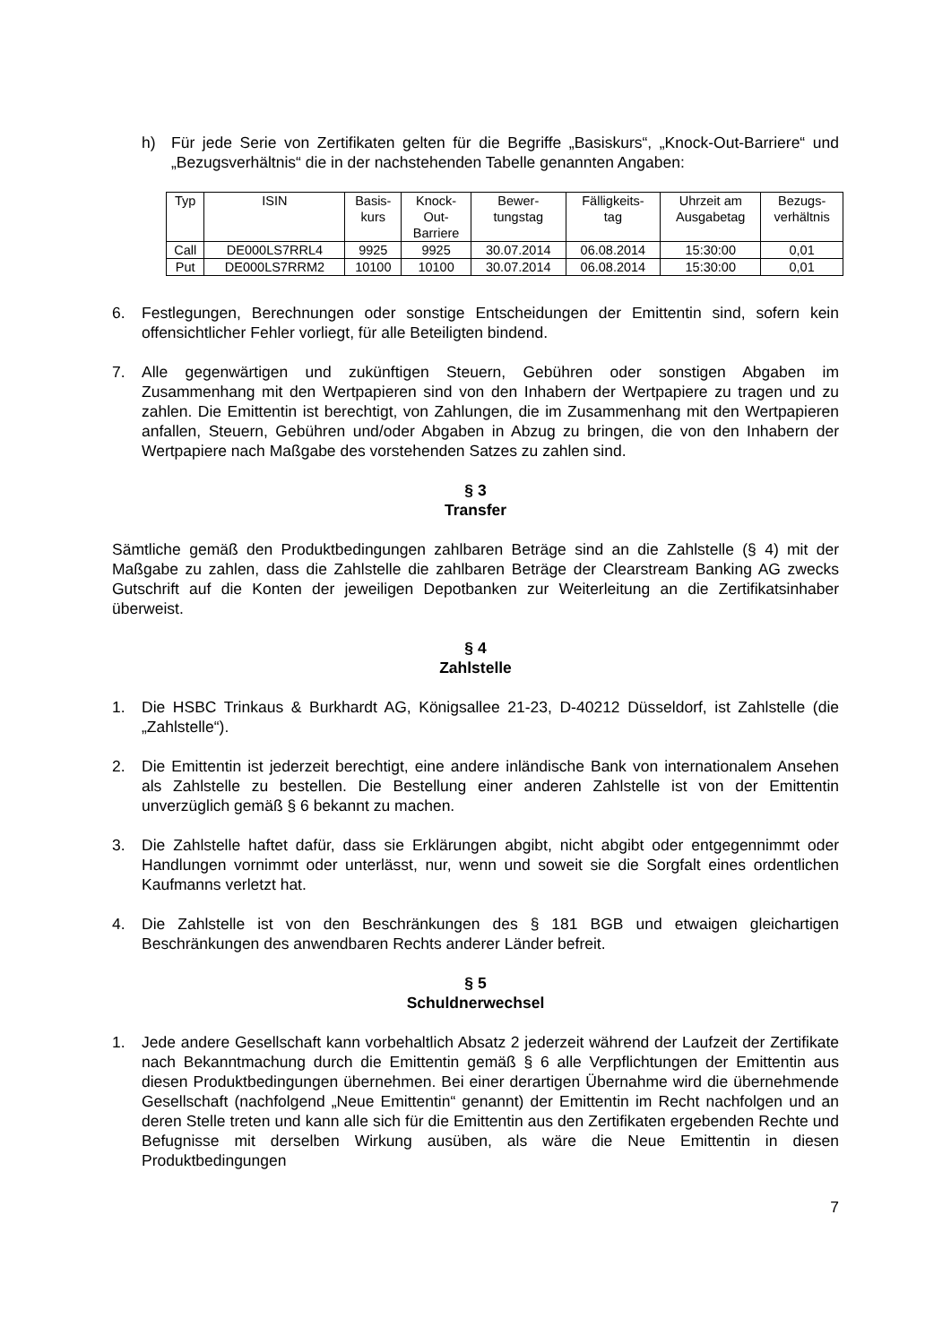h) Für jede Serie von Zertifikaten gelten für die Begriffe „Basiskurs“, „Knock-Out-Barriere“ und „Bezugsverhältnis“ die in der nachstehenden Tabelle genannten Angaben:
| Typ | ISIN | Basis- kurs | Knock- Out- Barriere | Bewer- tungstag | Fälligkeits- tag | Uhrzeit am Ausgabetag | Bezugs- verhältnis |
| --- | --- | --- | --- | --- | --- | --- | --- |
| Call | DE000LS7RRL4 | 9925 | 9925 | 30.07.2014 | 06.08.2014 | 15:30:00 | 0,01 |
| Put | DE000LS7RRM2 | 10100 | 10100 | 30.07.2014 | 06.08.2014 | 15:30:00 | 0,01 |
6. Festlegungen, Berechnungen oder sonstige Entscheidungen der Emittentin sind, sofern kein offensichtlicher Fehler vorliegt, für alle Beteiligten bindend.
7. Alle gegenwärtigen und zukünftigen Steuern, Gebühren oder sonstigen Abgaben im Zusammenhang mit den Wertpapieren sind von den Inhabern der Wertpapiere zu tragen und zu zahlen. Die Emittentin ist berechtigt, von Zahlungen, die im Zusammenhang mit den Wertpapieren anfallen, Steuern, Gebühren und/oder Abgaben in Abzug zu bringen, die von den Inhabern der Wertpapiere nach Maßgabe des vorstehenden Satzes zu zahlen sind.
§ 3
Transfer
Sämtliche gemäß den Produktbedingungen zahlbaren Beträge sind an die Zahlstelle (§ 4) mit der Maßgabe zu zahlen, dass die Zahlstelle die zahlbaren Beträge der Clearstream Banking AG zwecks Gutschrift auf die Konten der jeweiligen Depotbanken zur Weiterleitung an die Zertifikatsinhaber überweist.
§ 4
Zahlstelle
1. Die HSBC Trinkaus & Burkhardt AG, Königsallee 21-23, D-40212 Düsseldorf, ist Zahlstelle (die „Zahlstelle“).
2. Die Emittentin ist jederzeit berechtigt, eine andere inländische Bank von internationalem Ansehen als Zahlstelle zu bestellen. Die Bestellung einer anderen Zahlstelle ist von der Emittentin unverzüglich gemäß § 6 bekannt zu machen.
3. Die Zahlstelle haftet dafür, dass sie Erklärungen abgibt, nicht abgibt oder entgegennimmt oder Handlungen vornimmt oder unterlässt, nur, wenn und soweit sie die Sorgfalt eines ordentlichen Kaufmanns verletzt hat.
4. Die Zahlstelle ist von den Beschränkungen des § 181 BGB und etwaigen gleichartigen Beschränkungen des anwendbaren Rechts anderer Länder befreit.
§ 5
Schuldnerwechsel
1. Jede andere Gesellschaft kann vorbehaltlich Absatz 2 jederzeit während der Laufzeit der Zertifikate nach Bekanntmachung durch die Emittentin gemäß § 6 alle Verpflichtungen der Emittentin aus diesen Produktbedingungen übernehmen. Bei einer derartigen Übernahme wird die übernehmende Gesellschaft (nachfolgend „Neue Emittentin“ genannt) der Emittentin im Recht nachfolgen und an deren Stelle treten und kann alle sich für die Emittentin aus den Zertifikaten ergebenden Rechte und Befugnisse mit derselben Wirkung ausüben, als wäre die Neue Emittentin in diesen Produktbedingungen
7